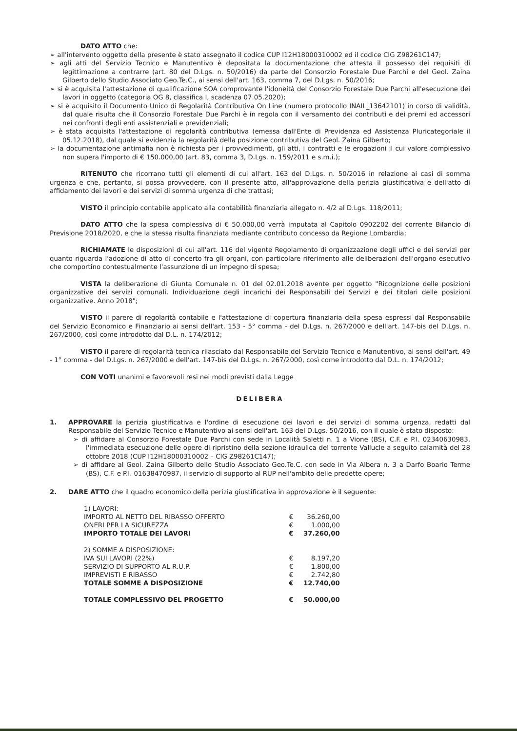DATO ATTO che:
➢ all'intervento oggetto della presente è stato assegnato il codice CUP I12H18000310002 ed il codice CIG Z98261C147;
➢ agli atti del Servizio Tecnico e Manutentivo è depositata la documentazione che attesta il possesso dei requisiti di legittimazione a contrarre (art. 80 del D.Lgs. n. 50/2016) da parte del Consorzio Forestale Due Parchi e del Geol. Zaina Gilberto dello Studio Associato Geo.Te.C., ai sensi dell'art. 163, comma 7, del D.Lgs. n. 50/2016;
➢ si è acquisita l'attestazione di qualificazione SOA comprovante l'idoneità del Consorzio Forestale Due Parchi all'esecuzione dei lavori in oggetto (categoria OG 8, classifica I, scadenza 07.05.2020);
➢ si è acquisito il Documento Unico di Regolarità Contributiva On Line (numero protocollo INAIL_13642101) in corso di validità, dal quale risulta che il Consorzio Forestale Due Parchi è in regola con il versamento dei contributi e dei premi ed accessori nei confronti degli enti assistenziali e previdenziali;
➢ è stata acquisita l'attestazione di regolarità contributiva (emessa dall'Ente di Previdenza ed Assistenza Pluricategoriale il 05.12.2018), dal quale si evidenzia la regolarità della posizione contributiva del Geol. Zaina Gilberto;
➢ la documentazione antimafia non è richiesta per i provvedimenti, gli atti, i contratti e le erogazioni il cui valore complessivo non supera l'importo di € 150.000,00 (art. 83, comma 3, D.Lgs. n. 159/2011 e s.m.i.);
RITENUTO che ricorrano tutti gli elementi di cui all'art. 163 del D.Lgs. n. 50/2016 in relazione ai casi di somma urgenza e che, pertanto, si possa provvedere, con il presente atto, all'approvazione della perizia giustificativa e dell'atto di affidamento dei lavori e dei servizi di somma urgenza di che trattasi;
VISTO il principio contabile applicato alla contabilità finanziaria allegato n. 4/2 al D.Lgs. 118/2011;
DATO ATTO che la spesa complessiva di € 50.000,00 verrà imputata al Capitolo 0902202 del corrente Bilancio di Previsione 2018/2020, e che la stessa risulta finanziata mediante contributo concesso da Regione Lombardia;
RICHIAMATE le disposizioni di cui all'art. 116 del vigente Regolamento di organizzazione degli uffici e dei servizi per quanto riguarda l'adozione di atto di concerto fra gli organi, con particolare riferimento alle deliberazioni dell'organo esecutivo che comportino contestualmente l'assunzione di un impegno di spesa;
VISTA la deliberazione di Giunta Comunale n. 01 del 02.01.2018 avente per oggetto "Ricognizione delle posizioni organizzative dei servizi comunali. Individuazione degli incarichi dei Responsabili dei Servizi e dei titolari delle posizioni organizzative. Anno 2018";
VISTO il parere di regolarità contabile e l'attestazione di copertura finanziaria della spesa espressi dal Responsabile del Servizio Economico e Finanziario ai sensi dell'art. 153 - 5° comma - del D.Lgs. n. 267/2000 e dell'art. 147-bis del D.Lgs. n. 267/2000, così come introdotto dal D.L. n. 174/2012;
VISTO il parere di regolarità tecnica rilasciato dal Responsabile del Servizio Tecnico e Manutentivo, ai sensi dell'art. 49 - 1° comma - del D.Lgs. n. 267/2000 e dell'art. 147-bis del D.Lgs. n. 267/2000, così come introdotto dal D.L. n. 174/2012;
CON VOTI unanimi e favorevoli resi nei modi previsti dalla Legge
DELIBERA
1. APPROVARE la perizia giustificativa e l'ordine di esecuzione dei lavori e dei servizi di somma urgenza, redatti dal Responsabile del Servizio Tecnico e Manutentivo ai sensi dell'art. 163 del D.Lgs. 50/2016, con il quale è stato disposto:
➢ di affidare al Consorzio Forestale Due Parchi con sede in Località Saletti n. 1 a Vione (BS), C.F. e P.I. 02340630983, l'immediata esecuzione delle opere di ripristino della sezione idraulica del torrente Vallucle a seguito calamità del 28 ottobre 2018 (CUP I12H18000310002 – CIG Z98261C147);
➢ di affidare al Geol. Zaina Gilberto dello Studio Associato Geo.Te.C. con sede in Via Albera n. 3 a Darfo Boario Terme (BS), C.F. e P.I. 01638470987, il servizio di supporto al RUP nell'ambito delle predette opere;
2. DARE ATTO che il quadro economico della perizia giustificativa in approvazione è il seguente:
| 1) LAVORI: | | |
| IMPORTO AL NETTO DEL RIBASSO OFFERTO | € | 36.260,00 |
| ONERI PER LA SICUREZZA | € | 1.000,00 |
| IMPORTO TOTALE DEI LAVORI | € | 37.260,00 |
| 2) SOMME A DISPOSIZIONE: | | |
| IVA SUI LAVORI (22%) | € | 8.197,20 |
| SERVIZIO DI SUPPORTO AL R.U.P. | € | 1.800,00 |
| IMPREVISTI E RIBASSO | € | 2.742,80 |
| TOTALE SOMME A DISPOSIZIONE | € | 12.740,00 |
| TOTALE COMPLESSIVO DEL PROGETTO | € | 50.000,00 |